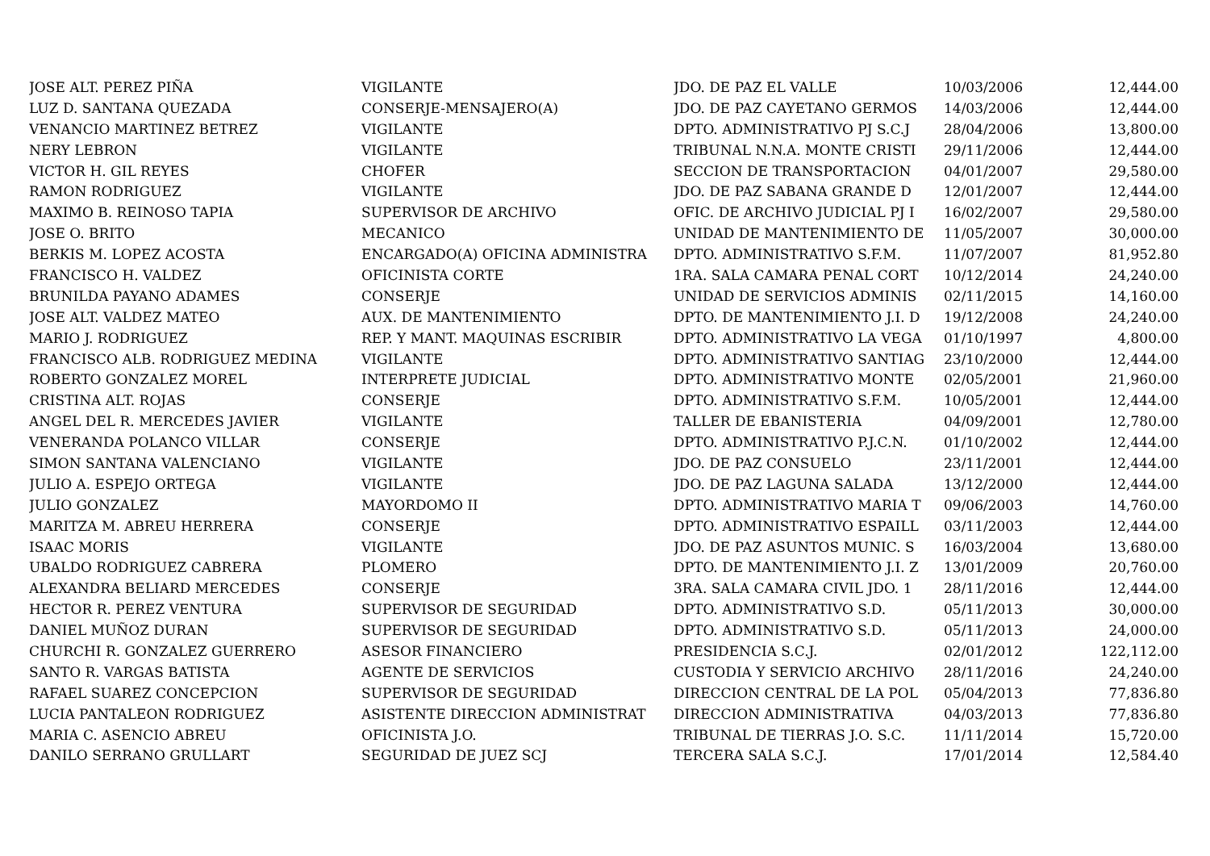| JOSE ALT. PEREZ PIÑA | VIGILANTE | JDO. DE PAZ EL VALLE | 10/03/2006 | 12,444.00 |
| LUZ D. SANTANA QUEZADA | CONSERJE-MENSAJERO(A) | JDO. DE PAZ CAYETANO GERMOS | 14/03/2006 | 12,444.00 |
| VENANCIO MARTINEZ BETREZ | VIGILANTE | DPTO. ADMINISTRATIVO PJ S.C.J | 28/04/2006 | 13,800.00 |
| NERY LEBRON | VIGILANTE | TRIBUNAL N.N.A. MONTE CRISTI | 29/11/2006 | 12,444.00 |
| VICTOR H. GIL REYES | CHOFER | SECCION DE TRANSPORTACION | 04/01/2007 | 29,580.00 |
| RAMON RODRIGUEZ | VIGILANTE | JDO. DE PAZ SABANA GRANDE D | 12/01/2007 | 12,444.00 |
| MAXIMO B. REINOSO TAPIA | SUPERVISOR DE ARCHIVO | OFIC. DE ARCHIVO JUDICIAL PJ I | 16/02/2007 | 29,580.00 |
| JOSE O. BRITO | MECANICO | UNIDAD DE MANTENIMIENTO DE | 11/05/2007 | 30,000.00 |
| BERKIS M. LOPEZ ACOSTA | ENCARGADO(A) OFICINA ADMINISTRA | DPTO. ADMINISTRATIVO S.F.M. | 11/07/2007 | 81,952.80 |
| FRANCISCO H. VALDEZ | OFICINISTA CORTE | 1RA. SALA CAMARA PENAL CORT | 10/12/2014 | 24,240.00 |
| BRUNILDA PAYANO ADAMES | CONSERJE | UNIDAD DE SERVICIOS ADMINIS | 02/11/2015 | 14,160.00 |
| JOSE ALT. VALDEZ MATEO | AUX. DE MANTENIMIENTO | DPTO. DE MANTENIMIENTO J.I. D | 19/12/2008 | 24,240.00 |
| MARIO J. RODRIGUEZ | REP. Y MANT. MAQUINAS ESCRIBIR | DPTO. ADMINISTRATIVO LA VEGA | 01/10/1997 | 4,800.00 |
| FRANCISCO ALB. RODRIGUEZ MEDINA | VIGILANTE | DPTO. ADMINISTRATIVO SANTIAG | 23/10/2000 | 12,444.00 |
| ROBERTO GONZALEZ MOREL | INTERPRETE JUDICIAL | DPTO. ADMINISTRATIVO MONTE | 02/05/2001 | 21,960.00 |
| CRISTINA ALT. ROJAS | CONSERJE | DPTO. ADMINISTRATIVO S.F.M. | 10/05/2001 | 12,444.00 |
| ANGEL DEL R. MERCEDES JAVIER | VIGILANTE | TALLER DE EBANISTERIA | 04/09/2001 | 12,780.00 |
| VENERANDA POLANCO VILLAR | CONSERJE | DPTO. ADMINISTRATIVO P.J.C.N. | 01/10/2002 | 12,444.00 |
| SIMON SANTANA VALENCIANO | VIGILANTE | JDO. DE PAZ CONSUELO | 23/11/2001 | 12,444.00 |
| JULIO A. ESPEJO ORTEGA | VIGILANTE | JDO. DE PAZ LAGUNA SALADA | 13/12/2000 | 12,444.00 |
| JULIO GONZALEZ | MAYORDOMO II | DPTO. ADMINISTRATIVO MARIA T | 09/06/2003 | 14,760.00 |
| MARITZA M. ABREU HERRERA | CONSERJE | DPTO. ADMINISTRATIVO ESPAILL | 03/11/2003 | 12,444.00 |
| ISAAC MORIS | VIGILANTE | JDO. DE PAZ ASUNTOS MUNIC. S | 16/03/2004 | 13,680.00 |
| UBALDO RODRIGUEZ CABRERA | PLOMERO | DPTO. DE MANTENIMIENTO J.I. Z | 13/01/2009 | 20,760.00 |
| ALEXANDRA BELIARD MERCEDES | CONSERJE | 3RA. SALA CAMARA CIVIL JDO. 1 | 28/11/2016 | 12,444.00 |
| HECTOR R. PEREZ VENTURA | SUPERVISOR DE SEGURIDAD | DPTO. ADMINISTRATIVO S.D. | 05/11/2013 | 30,000.00 |
| DANIEL MUÑOZ DURAN | SUPERVISOR DE SEGURIDAD | DPTO. ADMINISTRATIVO S.D. | 05/11/2013 | 24,000.00 |
| CHURCHI R. GONZALEZ GUERRERO | ASESOR FINANCIERO | PRESIDENCIA S.C.J. | 02/01/2012 | 122,112.00 |
| SANTO R. VARGAS BATISTA | AGENTE DE SERVICIOS | CUSTODIA Y SERVICIO ARCHIVO | 28/11/2016 | 24,240.00 |
| RAFAEL SUAREZ CONCEPCION | SUPERVISOR DE SEGURIDAD | DIRECCION CENTRAL DE LA POL | 05/04/2013 | 77,836.80 |
| LUCIA PANTALEON RODRIGUEZ | ASISTENTE DIRECCION ADMINISTRAT | DIRECCION ADMINISTRATIVA | 04/03/2013 | 77,836.80 |
| MARIA C. ASENCIO ABREU | OFICINISTA J.O. | TRIBUNAL DE TIERRAS J.O. S.C. | 11/11/2014 | 15,720.00 |
| DANILO SERRANO GRULLART | SEGURIDAD DE JUEZ SCJ | TERCERA SALA S.C.J. | 17/01/2014 | 12,584.40 |